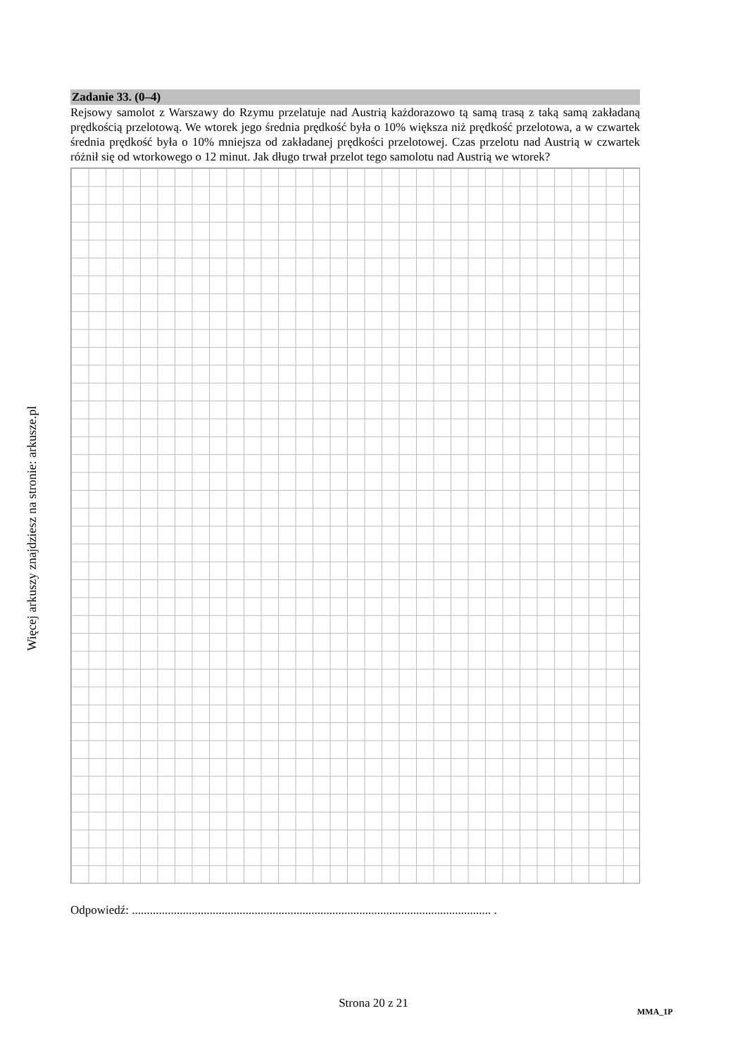Więcej arkuszy znajdziesz na stronie: arkusze.pl
Zadanie 33. (0–4)
Rejsowy samolot z Warszawy do Rzymu przelatuje nad Austrią każdorazowo tą samą trasą z taką samą zakładaną prędkością przelotową. We wtorek jego średnia prędkość była o 10% większa niż prędkość przelotowa, a w czwartek średnia prędkość była o 10% mniejsza od zakładanej prędkości przelotowej. Czas przelotu nad Austrią w czwartek różnił się od wtorkowego o 12 minut. Jak długo trwał przelot tego samolotu nad Austrią we wtorek?
Odpowiedź: ........................................................................................................................ .
Strona 20 z 21
MMA_1P